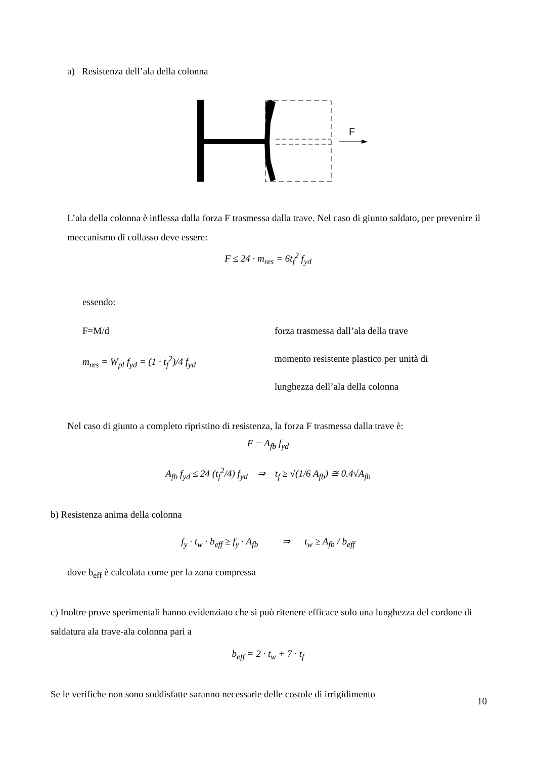a) Resistenza dell’ala della colonna
F
L’ala della colonna è inflessa dalla forza F trasmessa dalla trave. Nel caso di giunto saldato, per prevenire il meccanismo di collasso deve essere:
F ≤ 24 · m<sub>res</sub> = 6t<sub>f</sub><sup>2</sup> f<sub>yd</sub>
essendo:
F=M/d
m<sub>res</sub> = W<sub>pl</sub> f<sub>yd</sub> = (1 · t<sub>f</sub><sup>2</sup>)/4 f<sub>yd</sub>
forza trasmessa dall’ala della trave
momento resistente plastico per unità di
lunghezza dell’ala della colonna
Nel caso di giunto a completo ripristino di resistenza, la forza F trasmessa dalla trave è:
F = A<sub>fb</sub> f<sub>yd</sub>
A<sub>fb</sub> f<sub>yd</sub> ≤ 24 (t<sub>f</sub><sup>2</sup>/4) f<sub>yd</sub> ⇒ t<sub>f</sub> ≥ √(1/6 A<sub>fb</sub>) ≅ 0.4√A<sub>fb</sub>
b) Resistenza anima della colonna
f<sub>y</sub> · t<sub>w</sub> · b<sub>eff</sub> ≥ f<sub>y</sub> · A<sub>fb</sub> ⇒ t<sub>w</sub> ≥ A<sub>fb</sub> / b<sub>eff</sub>
dove b<sub>eff</sub> è calcolata come per la zona compressa
c) Inoltre prove sperimentali hanno evidenziato che si può ritenere efficace solo una lunghezza del cordone di saldatura ala trave-ala colonna pari a
b<sub>eff</sub> = 2 · t<sub>w</sub> + 7 · t<sub>f</sub>
Se le verifiche non sono soddisfatte saranno necessarie delle costole di irrigidimento
10